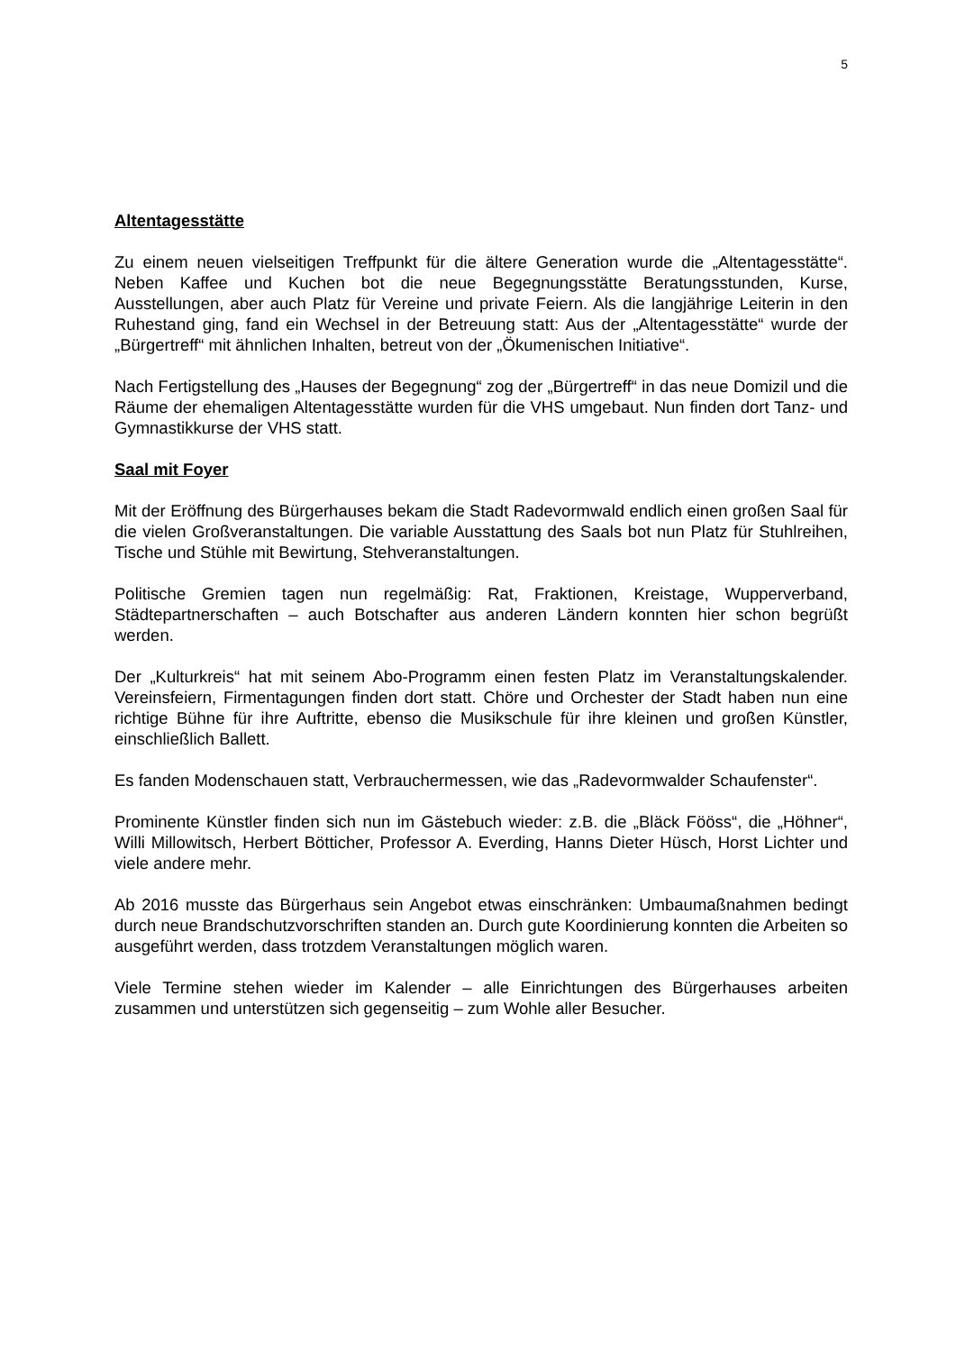5
Altentagesstätte
Zu einem neuen vielseitigen Treffpunkt für die ältere Generation wurde die „Altentagesstätte“. Neben Kaffee und Kuchen bot die neue Begegnungsstätte Beratungsstunden, Kurse, Ausstellungen, aber auch Platz für Vereine und private Feiern. Als die langjährige Leiterin in den Ruhestand ging, fand ein Wechsel in der Betreuung statt: Aus der „Altentagesstätte“ wurde der „Bürgertreff“ mit ähnlichen Inhalten, betreut von der „Ökumenischen Initiative“.
Nach Fertigstellung des „Hauses der Begegnung“ zog der „Bürgertreff“ in das neue Domizil und die Räume der ehemaligen Altentagesstätte wurden für die VHS umgebaut. Nun finden dort Tanz- und Gymnastikkurse der VHS statt.
Saal mit Foyer
Mit der Eröffnung des Bürgerhauses bekam die Stadt Radevormwald endlich einen großen Saal für die vielen Großveranstaltungen. Die variable Ausstattung des Saals bot nun Platz für Stuhlreihen, Tische und Stühle mit Bewirtung, Stehveranstaltungen.
Politische Gremien tagen nun regelmäßig: Rat, Fraktionen, Kreistage, Wupperverband, Städtepartnerschaften – auch Botschafter aus anderen Ländern konnten hier schon begrüßt werden.
Der „Kulturkreis“ hat mit seinem Abo-Programm einen festen Platz im Veranstaltungskalender. Vereinsfeiern, Firmentagungen finden dort statt. Chöre und Orchester der Stadt haben nun eine richtige Bühne für ihre Auftritte, ebenso die Musikschule für ihre kleinen und großen Künstler, einschließlich Ballett.
Es fanden Modenschauen statt, Verbrauchermessen, wie das „Radevormwalder Schaufenster“.
Prominente Künstler finden sich nun im Gästebuch wieder: z.B. die „Bläck Fööss“, die „Höhner“, Willi Millowitsch, Herbert Bötticher, Professor A. Everding, Hanns Dieter Hüsch, Horst Lichter und viele andere mehr.
Ab 2016 musste das Bürgerhaus sein Angebot etwas einschränken: Umbaumaßnahmen bedingt durch neue Brandschutzvorschriften standen an. Durch gute Koordinierung konnten die Arbeiten so ausgeführt werden, dass trotzdem Veranstaltungen möglich waren.
Viele Termine stehen wieder im Kalender – alle Einrichtungen des Bürgerhauses arbeiten zusammen und unterstützen sich gegenseitig – zum Wohle aller Besucher.